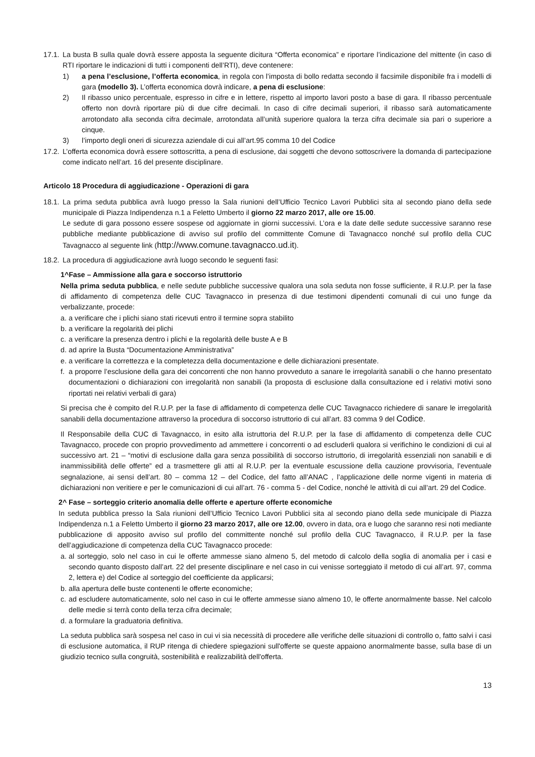17.1. La busta B sulla quale dovrà essere apposta la seguente dicitura “Offerta economica” e riportare l’indicazione del mittente (in caso di RTI riportare le indicazioni di tutti i componenti dell’RTI), deve contenere:
1) a pena l’esclusione, l’offerta economica, in regola con l’imposta di bollo redatta secondo il facsimile disponibile fra i modelli di gara (modello 3). L’offerta economica dovrà indicare, a pena di esclusione:
2) Il ribasso unico percentuale, espresso in cifre e in lettere, rispetto al importo lavori posto a base di gara. Il ribasso percentuale offerto non dovrà riportare più di due cifre decimali. In caso di cifre decimali superiori, il ribasso sarà automaticamente arrotondato alla seconda cifra decimale, arrotondata all’unità superiore qualora la terza cifra decimale sia pari o superiore a cinque.
3) l’importo degli oneri di sicurezza aziendale di cui all’art.95 comma 10 del Codice
17.2. L’offerta economica dovrà essere sottoscritta, a pena di esclusione, dai soggetti che devono sottoscrivere la domanda di partecipazione come indicato nell’art. 16 del presente disciplinare.
Articolo 18 Procedura di aggiudicazione - Operazioni di gara
18.1. La prima seduta pubblica avrà luogo presso la Sala riunioni dell’Ufficio Tecnico Lavori Pubblici sita al secondo piano della sede municipale di Piazza Indipendenza n.1 a Feletto Umberto il giorno 22 marzo 2017, alle ore 15.00.
Le sedute di gara possono essere sospese od aggiornate in giorni successivi. L’ora e la date delle sedute successive saranno rese pubbliche mediante pubblicazione di avviso sul profilo del committente Comune di Tavagnacco nonché sul profilo della CUC Tavagnacco al seguente link (http://www.comune.tavagnacco.ud.it).
18.2. La procedura di aggiudicazione avrà luogo secondo le seguenti fasi:
1^Fase – Ammissione alla gara e soccorso istruttorio
Nella prima seduta pubblica, e nelle sedute pubbliche successive qualora una sola seduta non fosse sufficiente, il R.U.P. per la fase di affidamento di competenza delle CUC Tavagnacco in presenza di due testimoni dipendenti comunali di cui uno funge da verbalizzante, procede:
a. a verificare che i plichi siano stati ricevuti entro il termine sopra stabilito
b. a verificare la regolarità dei plichi
c. a verificare la presenza dentro i plichi e la regolarità delle buste A e B
d. ad aprire la Busta “Documentazione Amministrativa”
e. a verificare la correttezza e la completezza della documentazione e delle dichiarazioni presentate.
f. a proporre l’esclusione della gara dei concorrenti che non hanno provveduto a sanare le irregolarità sanabili o che hanno presentato documentazioni o dichiarazioni con irregolarità non sanabili (la proposta di esclusione dalla consultazione ed i relativi motivi sono riportati nei relativi verbali di gara)
Si precisa che è compito del R.U.P. per la fase di affidamento di competenza delle CUC Tavagnacco richiedere di sanare le irregolarità sanabili della documentazione attraverso la procedura di soccorso istruttorio di cui all’art. 83 comma 9 del Codice.
Il Responsabile della CUC di Tavagnacco, in esito alla istruttoria del R.U.P. per la fase di affidamento di competenza delle CUC Tavagnacco, procede con proprio provvedimento ad ammettere i concorrenti o ad escluderli qualora si verifichino le condizioni di cui al successivo art. 21 – “motivi di esclusione dalla gara senza possibilità di soccorso istruttorio, di irregolarità essenziali non sanabili e di inammissibilità delle offerte” ed a trasmettere gli atti al R.U.P. per la eventuale escussione della cauzione provvisoria, l’eventuale segnalazione, ai sensi dell’art. 80 – comma 12 – del Codice, del fatto all’ANAC , l’applicazione delle norme vigenti in materia di dichiarazioni non veritiere e per le comunicazioni di cui all’art. 76 - comma 5 - del Codice, nonché le attività di cui all’art. 29 del Codice.
2^ Fase – sorteggio criterio anomalia delle offerte e aperture offerte economiche
In seduta pubblica presso la Sala riunioni dell’Ufficio Tecnico Lavori Pubblici sita al secondo piano della sede municipale di Piazza Indipendenza n.1 a Feletto Umberto il giorno 23 marzo 2017, alle ore 12.00, ovvero in data, ora e luogo che saranno resi noti mediante pubblicazione di apposito avviso sul profilo del committente nonché sul profilo della CUC Tavagnacco, il R.U.P. per la fase dell’aggiudicazione di competenza della CUC Tavagnacco procede:
a. al sorteggio, solo nel caso in cui le offerte ammesse siano almeno 5, del metodo di calcolo della soglia di anomalia per i casi e secondo quanto disposto dall’art. 22 del presente disciplinare e nel caso in cui venisse sorteggiato il metodo di cui all’art. 97, comma 2, lettera e) del Codice al sorteggio del coefficiente da applicarsi;
b. alla apertura delle buste contenenti le offerte economiche;
c. ad escludere automaticamente, solo nel caso in cui le offerte ammesse siano almeno 10, le offerte anormalmente basse. Nel calcolo delle medie si terrà conto della terza cifra decimale;
d. a formulare la graduatoria definitiva.
La seduta pubblica sarà sospesa nel caso in cui vi sia necessità di procedere alle verifiche delle situazioni di controllo o, fatto salvi i casi di esclusione automatica, il RUP ritenga di chiedere spiegazioni sull'offerte se queste appaiono anormalmente basse, sulla base di un giudizio tecnico sulla congruità, sostenibilità e realizzabilità dell'offerta.
13